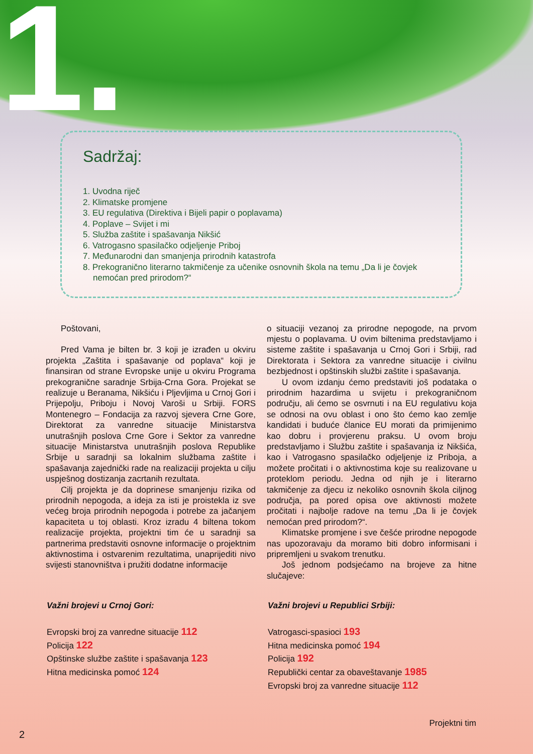1.
Sadržaj:
1. Uvodna riječ
2. Klimatske promjene
3. EU regulativa (Direktiva i Bijeli papir o poplavama)
4. Poplave – Svijet i mi
5. Služba zaštite i spašavanja Nikšić
6. Vatrogasno spasilačko odjeljenje Priboj
7. Međunarodni dan smanjenja prirodnih katastrofa
8. Prekogranično literarno takmičenje za učenike osnovnih škola na temu „Da li je čovjek nemoćan pred prirodom?“
Poštovani,
Pred Vama je bilten br. 3 koji je izrađen u okviru projekta „Zaštita i spašavanje od poplava“ koji je finansiran od strane Evropske unije u okviru Programa prekogranične saradnje Srbija-Crna Gora. Projekat se realizuje u Beranama, Nikšiću i Pljevljima u Crnoj Gori i Prijepolju, Priboju i Novoj Varoši u Srbiji. FORS Montenegro – Fondacija za razvoj sjevera Crne Gore, Direktorat za vanredne situacije Ministarstva unutrašnjih poslova Crne Gore i Sektor za vanredne situacije Ministarstva unutrašnjih poslova Republike Srbije u saradnji sa lokalnim službama zaštite i spašavanja zajednički rade na realizaciji projekta u cilju uspješnog dostizanja zacrtanih rezultata.
Cilj projekta je da doprinese smanjenju rizika od prirodnih nepogoda, a ideja za isti je proistekla iz sve većeg broja prirodnih nepogoda i potrebe za jačanjem kapaciteta u toj oblasti. Kroz izradu 4 biltena tokom realizacije projekta, projektni tim će u saradnji sa partnerima predstaviti osnovne informacije o projektnim aktivnostima i ostvarenim rezultatima, unaprijediti nivo svijesti stanovništva i pružiti dodatne informacije
o situaciji vezanoj za prirodne nepogode, na prvom mjestu o poplavama. U ovim biltenima predstavljamo i sisteme zaštite i spašavanja u Crnoj Gori i Srbiji, rad Direktorata i Sektora za vanredne situacije i civilnu bezbjednost i opštinskih službi zaštite i spašavanja.
U ovom izdanju ćemo predstaviti još podataka o prirodnim hazardima u svijetu i prekograničnom području, ali ćemo se osvrnuti i na EU regulativu koja se odnosi na ovu oblast i ono što ćemo kao zemlje kandidati i buduće članice EU morati da primijenimo kao dobru i provjerenu praksu. U ovom broju predstavljamo i Službu zaštite i spašavanja iz Nikšića, kao i Vatrogasno spasilačko odjeljenje iz Priboja, a možete pročitati i o aktivnostima koje su realizovane u proteklom periodu. Jedna od njih je i literarno takmičenje za djecu iz nekoliko osnovnih škola ciljnog područja, pa pored opisa ove aktivnosti možete pročitati i najbolje radove na temu „Da li je čovjek nemoćan pred prirodom?“.
Klimatske promjene i sve češće prirodne nepogode nas upozoravaju da moramo biti dobro informisani i pripremljeni u svakom trenutku.
Još jednom podsjećamo na brojeve za hitne slučajeve:
Važni brojevi u Crnoj Gori:
Evropski broj za vanredne situacije 112
Policija 122
Opštinske službe zaštite i spašavanja 123
Hitna medicinska pomoć 124
Važni brojevi u Republici Srbiji:
Vatrogasci-spasioci 193
Hitna medicinska pomoć 194
Policija 192
Republički centar za obaveštavanje 1985
Evropski broj za vanredne situacije 112
Projektni tim
2